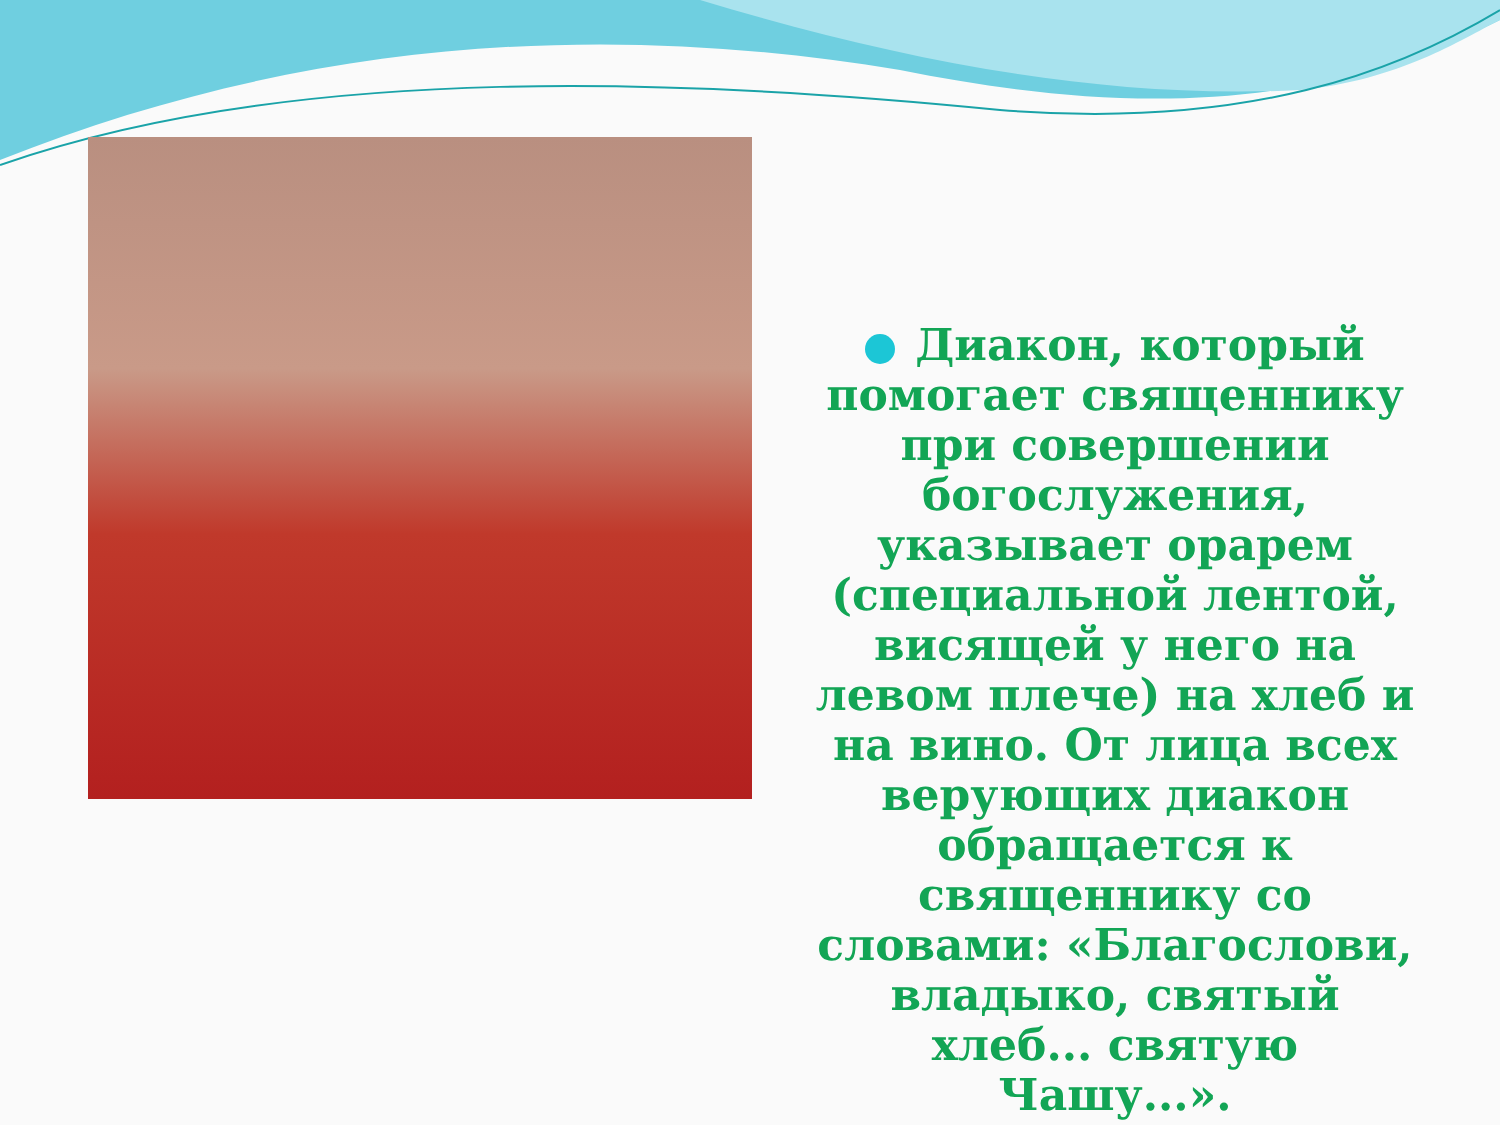Диакон, который помогает священнику при совершении богослужения, указывает орарем (специальной лентой, висящей у него на левом плече) на хлеб и на вино. От лица всех верующих диакон обращается к священнику со словами: «Благослови, владыко, святый хлеб... святую Чашу...».